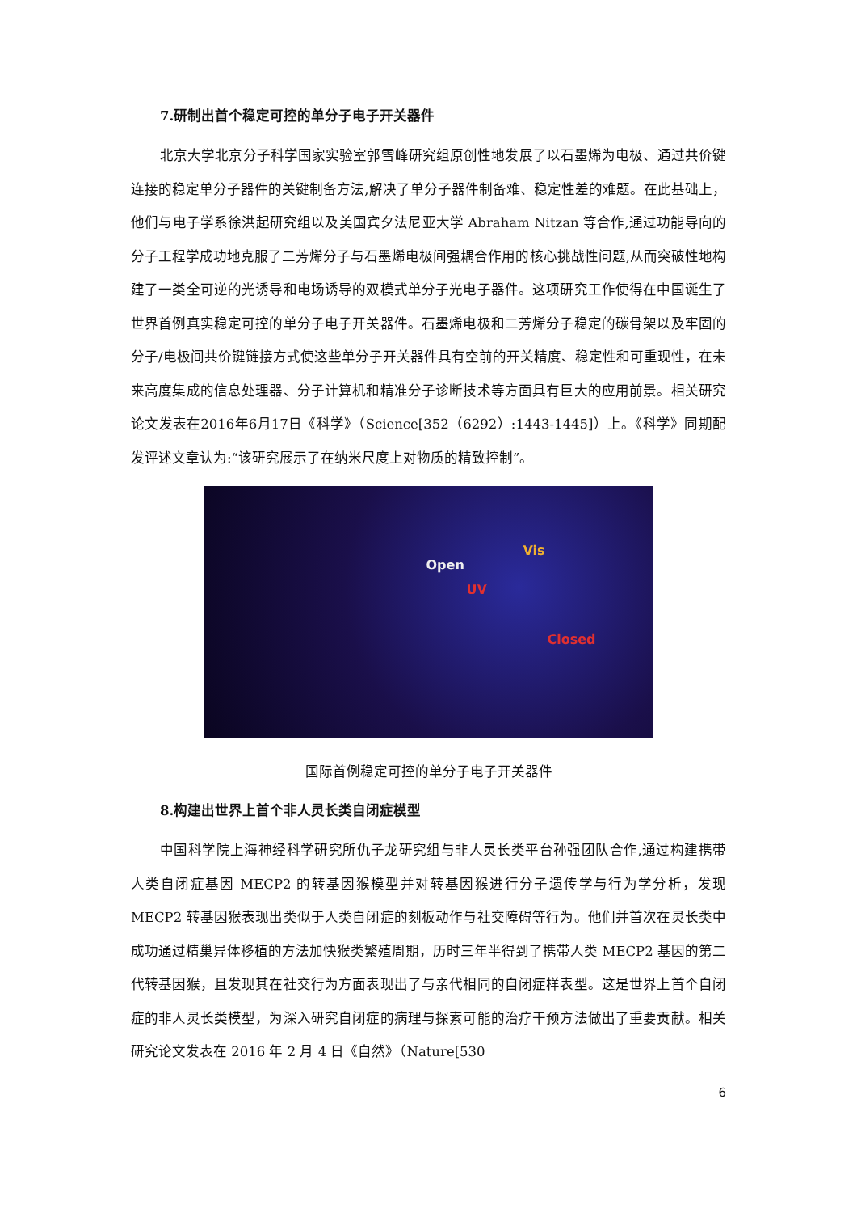7.研制出首个稳定可控的单分子电子开关器件
北京大学北京分子科学国家实验室郭雪峰研究组原创性地发展了以石墨烯为电极、通过共价键连接的稳定单分子器件的关键制备方法,解决了单分子器件制备难、稳定性差的难题。在此基础上，他们与电子学系徐洪起研究组以及美国宾夕法尼亚大学 Abraham Nitzan 等合作,通过功能导向的分子工程学成功地克服了二芳烯分子与石墨烯电极间强耦合作用的核心挑战性问题,从而突破性地构建了一类全可逆的光诱导和电场诱导的双模式单分子光电子器件。这项研究工作使得在中国诞生了世界首例真实稳定可控的单分子电子开关器件。石墨烯电极和二芳烯分子稳定的碳骨架以及牢固的分子/电极间共价键链接方式使这些单分子开关器件具有空前的开关精度、稳定性和可重现性，在未来高度集成的信息处理器、分子计算机和精准分子诊断技术等方面具有巨大的应用前景。相关研究论文发表在2016年6月17日《科学》（Science[352（6292）:1443-1445]）上。《科学》同期配发评述文章认为:“该研究展示了在纳米尺度上对物质的精致控制”。
Open
Vis
UV
Closed
国际首例稳定可控的单分子电子开关器件
8.构建出世界上首个非人灵长类自闭症模型
中国科学院上海神经科学研究所仇子龙研究组与非人灵长类平台孙强团队合作,通过构建携带人类自闭症基因 MECP2 的转基因猴模型并对转基因猴进行分子遗传学与行为学分析，发现 MECP2 转基因猴表现出类似于人类自闭症的刻板动作与社交障碍等行为。他们并首次在灵长类中成功通过精巢异体移植的方法加快猴类繁殖周期，历时三年半得到了携带人类 MECP2 基因的第二代转基因猴，且发现其在社交行为方面表现出了与亲代相同的自闭症样表型。这是世界上首个自闭症的非人灵长类模型，为深入研究自闭症的病理与探索可能的治疗干预方法做出了重要贡献。相关研究论文发表在 2016 年 2 月 4 日《自然》（Nature[530
6